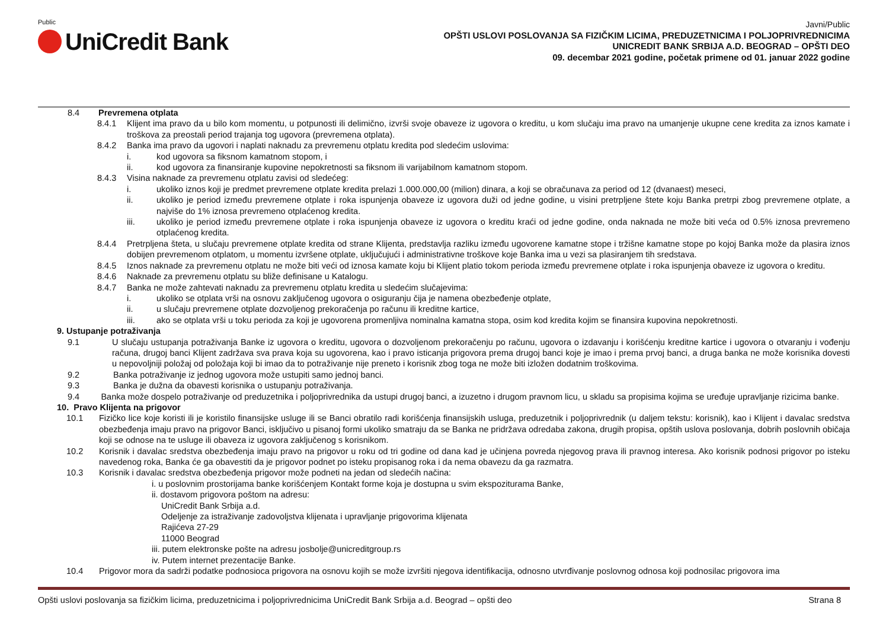Public
UniCredit Bank
Javni/Public
OPŠTI USLOVI POSLOVANJA SA FIZIČKIM LICIMA, PREDUZETNICIMA I POLJOPRIVREDNICIMA
UNICREDIT BANK SRBIJA A.D. BEOGRAD – OPŠTI DEO
09. decembar 2021 godine, početak primene od 01. januar 2022 godine
8.4 Prevremena otplata
8.4.1 Klijent ima pravo da u bilo kom momentu, u potpunosti ili delimično, izvrši svoje obaveze iz ugovora o kreditu, u kom slučaju ima pravo na umanjenje ukupne cene kredita za iznos kamate i troškova za preostali period trajanja tog ugovora (prevremena otplata).
8.4.2 Banka ima pravo da ugovori i naplati naknadu za prevremenu otplatu kredita pod sledećim uslovima:
i. kod ugovora sa fiksnom kamatnom stopom, i
ii. kod ugovora za finansiranje kupovine nepokretnosti sa fiksnom ili varijabilnom kamatnom stopom.
8.4.3 Visina naknade za prevremenu otplatu zavisi od sledećeg:
i. ukoliko iznos koji je predmet prevremene otplate kredita prelazi 1.000.000,00 (milion) dinara, a koji se obračunava za period od 12 (dvanaest) meseci,
ii. ukoliko je period između prevremene otplate i roka ispunjenja obaveze iz ugovora duži od jedne godine, u visini pretrpljene štete koju Banka pretrpi zbog prevremene otplate, a najviše do 1% iznosa prevremeno otplaćenog kredita.
iii. ukoliko je period između prevremene otplate i roka ispunjenja obaveze iz ugovora o kreditu kraći od jedne godine, onda naknada ne može biti veća od 0.5% iznosa prevremeno otplaćenog kredita.
8.4.4 Pretrpljena šteta, u slučaju prevremene otplate kredita od strane Klijenta, predstavlja razliku između ugovorene kamatne stope i tržišne kamatne stope po kojoj Banka može da plasira iznos dobijen prevremenom otplatom, u momentu izvršene otplate, uključujući i administrativne troškove koje Banka ima u vezi sa plasiranjem tih sredstava.
8.4.5 Iznos naknade za prevremenu otplatu ne može biti veći od iznosa kamate koju bi Klijent platio tokom perioda između prevremene otplate i roka ispunjenja obaveze iz ugovora o kreditu.
8.4.6 Naknade za prevremenu otplatu su bliže definisane u Katalogu.
8.4.7 Banka ne može zahtevati naknadu za prevremenu otplatu kredita u sledećim slučajevima:
i. ukoliko se otplata vrši na osnovu zaključenog ugovora o osiguranju čija je namena obezbeđenje otplate,
ii. u slučaju prevremene otplate dozvoljenog prekoračenja po računu ili kreditne kartice,
iii. ako se otplata vrši u toku perioda za koji je ugovorena promenljiva nominalna kamatna stopa, osim kod kredita kojim se finansira kupovina nepokretnosti.
9. Ustupanje potraživanja
9.1 U slučaju ustupanja potraživanja Banke iz ugovora o kreditu, ugovora o dozvoljenom prekoračenju po računu, ugovora o izdavanju i korišćenju kreditne kartice i ugovora o otvaranju i vođenju računa, drugoj banci Klijent zadržava sva prava koja su ugovorena, kao i pravo isticanja prigovora prema drugoj banci koje je imao i prema prvoj banci, a druga banka ne može korisnika dovesti u nepovoljniji položaj od položaja koji bi imao da to potraživanje nije preneto i korisnik zbog toga ne može biti izložen dodatnim troškovima.
9.2 Banka potraživanje iz jednog ugovora može ustupiti samo jednoj banci.
9.3 Banka je dužna da obavesti korisnika o ustupanju potraživanja.
9.4 Banka može dospelo potraživanje od preduzetnika i poljoprivrednika da ustupi drugoj banci, a izuzetno i drugom pravnom licu, u skladu sa propisima kojima se uređuje upravljanje rizicima banke.
10. Pravo Klijenta na prigovor
10.1 Fizičko lice koje koristi ili je koristilo finansijske usluge ili se Banci obratilo radi korišćenja finansijskih usluga, preduzetnik i poljoprivrednik (u daljem tekstu: korisnik), kao i Klijent i davalac sredstva obezbeđenja imaju pravo na prigovor Banci, isključivo u pisanoj formi ukoliko smatraju da se Banka ne pridržava odredaba zakona, drugih propisa, opštih uslova poslovanja, dobrih poslovnih običaja koji se odnose na te usluge ili obaveza iz ugovora zaključenog s korisnikom.
10.2 Korisnik i davalac sredstva obezbeđenja imaju pravo na prigovor u roku od tri godine od dana kad je učinjena povreda njegovog prava ili pravnog interesa. Ako korisnik podnosi prigovor po isteku navedenog roka, Banka će ga obavestiti da je prigovor podnet po isteku propisanog roka i da nema obavezu da ga razmatra.
10.3 Korisnik i davalac sredstva obezbeđenja prigovor može podneti na jedan od sledećih načina:
i. u poslovnim prostorijama banke korišćenjem Kontakt forme koja je dostupna u svim ekspoziturama Banke,
ii. dostavom prigovora poštom na adresu:
UniCredit Bank Srbija a.d.
Odeljenje za istraživanje zadovoljstva klijenata i upravljanje prigovorima klijenata
Rajićeva 27-29
11000 Beograd
iii. putem elektronske pošte na adresu josbolje@unicreditgroup.rs
iv. Putem internet prezentacije Banke.
10.4 Prigovor mora da sadrži podatke podnosioca prigovora na osnovu kojih se može izvršiti njegova identifikacija, odnosno utvrđivanje poslovnog odnosa koji podnosilac prigovora ima
Opšti uslovi poslovanja sa fizičkim licima, preduzetnicima i poljoprivrednicima UniCredit Bank Srbija a.d. Beograd – opšti deo Strana 8